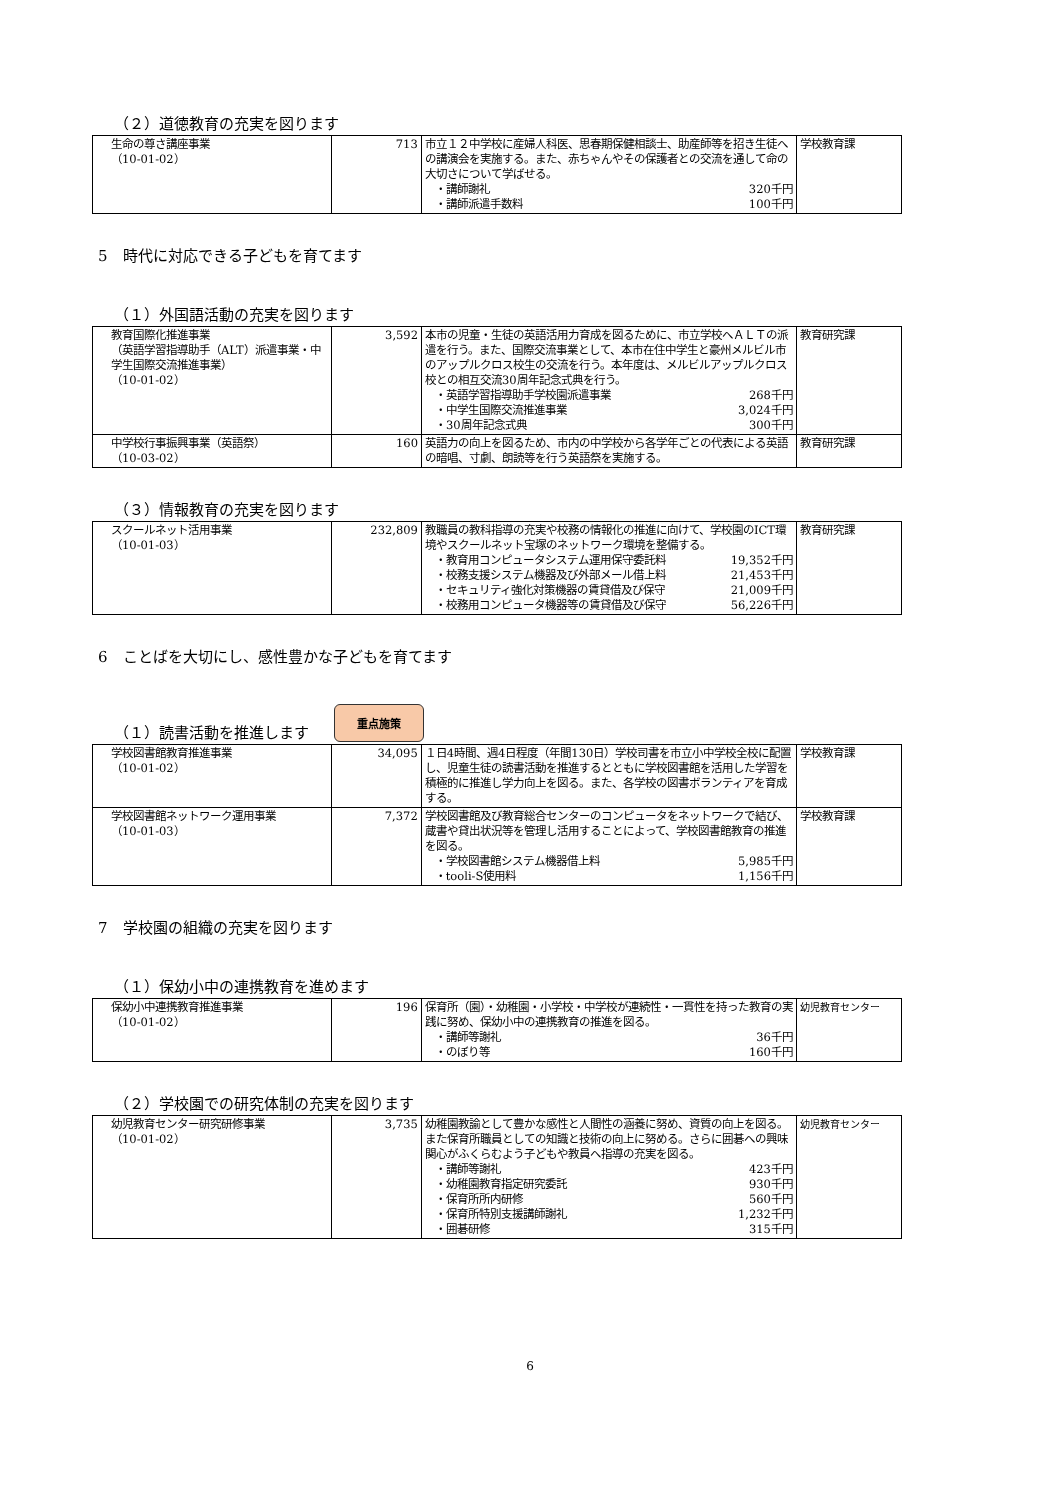（２）道徳教育の充実を図ります
| 生命の尊さ講座事業 （10-01-02） | 713 | 市立１２中学校に産婦人科医、思春期保健相談士、助産師等を招き生徒への講演会を実施する。また、赤ちゃんやその保護者との交流を通して命の大切さについて学ばせる。 ・講師謝礼 320千円 ・講師派遣手数料 100千円 | 学校教育課 |
5　時代に対応できる子どもを育てます
（１）外国語活動の充実を図ります
| 教育国際化推進事業 （英語学習指導助手（ALT）派遣事業・中学生国際交流推進事業） （10-01-02） | 3,592 | 本市の児童・生徒の英語活用力育成を図るために、市立学校へＡＬＴの派遣を行う。また、国際交流事業として、本市在住中学生と豪州メルビル市のアップルクロス校生の交流を行う。本年度は、メルビルアップルクロス校との相互交流30周年記念式典を行う。 ・英語学習指導助手学校園派遣事業 268千円 ・中学生国際交流推進事業 3,024千円 ・30周年記念式典 300千円 | 教育研究課 |
| 中学校行事振興事業（英語祭） （10-03-02） | 160 | 英語力の向上を図るため、市内の中学校から各学年ごとの代表による英語の暗唱、寸劇、朗読等を行う英語祭を実施する。 | 教育研究課 |
（３）情報教育の充実を図ります
| スクールネット活用事業 （10-01-03） | 232,809 | 教職員の教科指導の充実や校務の情報化の推進に向けて、学校園のICT環境やスクールネット宝塚のネットワーク環境を整備する。 ・教育用コンピュータシステム運用保守委託料 19,352千円 ・校務支援システム機器及び外部メール借上料 21,453千円 ・セキュリティ強化対策機器の賃貸借及び保守 21,009千円 ・校務用コンピュータ機器等の賃貸借及び保守 56,226千円 | 教育研究課 |
6　ことばを大切にし、感性豊かな子どもを育てます
（１）読書活動を推進します 重点施策
| 学校図書館教育推進事業 （10-01-02） | 34,095 | １日4時間、週4日程度（年間130日）学校司書を市立小中学校全校に配置し、児童生徒の読書活動を推進するとともに学校図書館を活用した学習を積極的に推進し学力向上を図る。また、各学校の図書ボランティアを育成する。 | 学校教育課 |
| 学校図書館ネットワーク運用事業 （10-01-03） | 7,372 | 学校図書館及び教育総合センターのコンピュータをネットワークで結び、蔵書や貸出状況等を管理し活用することによって、学校図書館教育の推進を図る。 ・学校図書館システム機器借上料 5,985千円 ・tooli-S使用料 1,156千円 | 学校教育課 |
7　学校園の組織の充実を図ります
（１）保幼小中の連携教育を進めます
| 保幼小中連携教育推進事業 （10-01-02） | 196 | 保育所（園）・幼稚園・小学校・中学校が連続性・一貫性を持った教育の実践に努め、保幼小中の連携教育の推進を図る。 ・講師等謝礼 36千円 ・のぼり等 160千円 | 幼児教育センター |
（２）学校園での研究体制の充実を図ります
| 幼児教育センター研究研修事業 （10-01-02） | 3,735 | 幼稚園教諭として豊かな感性と人間性の涵養に努め、資質の向上を図る。また保育所職員としての知識と技術の向上に努める。さらに囲碁への興味関心がふくらむよう子どもや教員へ指導の充実を図る。 ・講師等謝礼 423千円 ・幼稚園教育指定研究委託 930千円 ・保育所所内研修 560千円 ・保育所特別支援講師謝礼 1,232千円 ・囲碁研修 315千円 | 幼児教育センター |
6